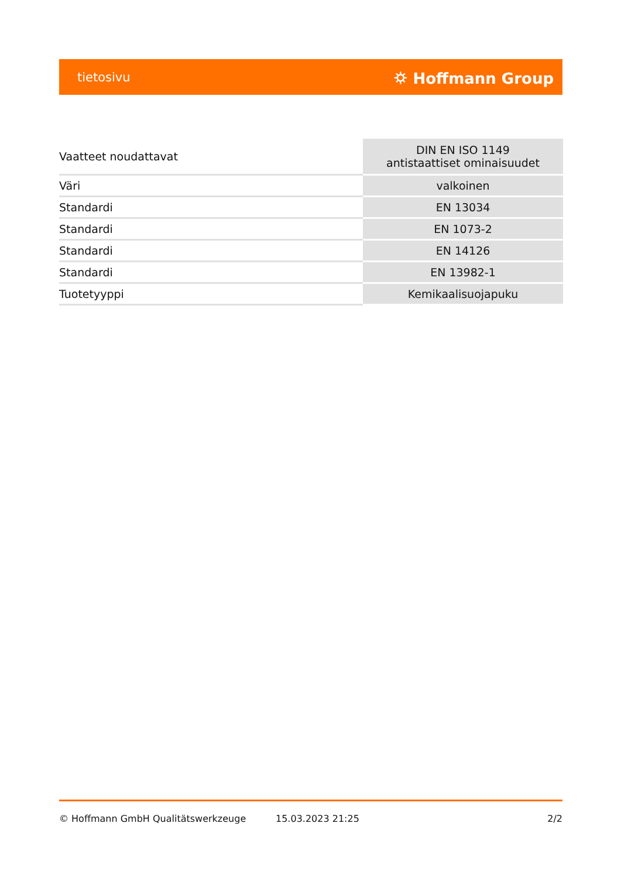tietosivu ⛭ Hoffmann Group
| Vaatteet noudattavat | DIN EN ISO 1149 antistaattiset ominaisuudet |
| Väri | valkoinen |
| Standardi | EN 13034 |
| Standardi | EN 1073-2 |
| Standardi | EN 14126 |
| Standardi | EN 13982-1 |
| Tuotetyyppi | Kemikaalisuojapuku |
© Hoffmann GmbH Qualitätswerkzeuge 15.03.2023 21:25 2/2